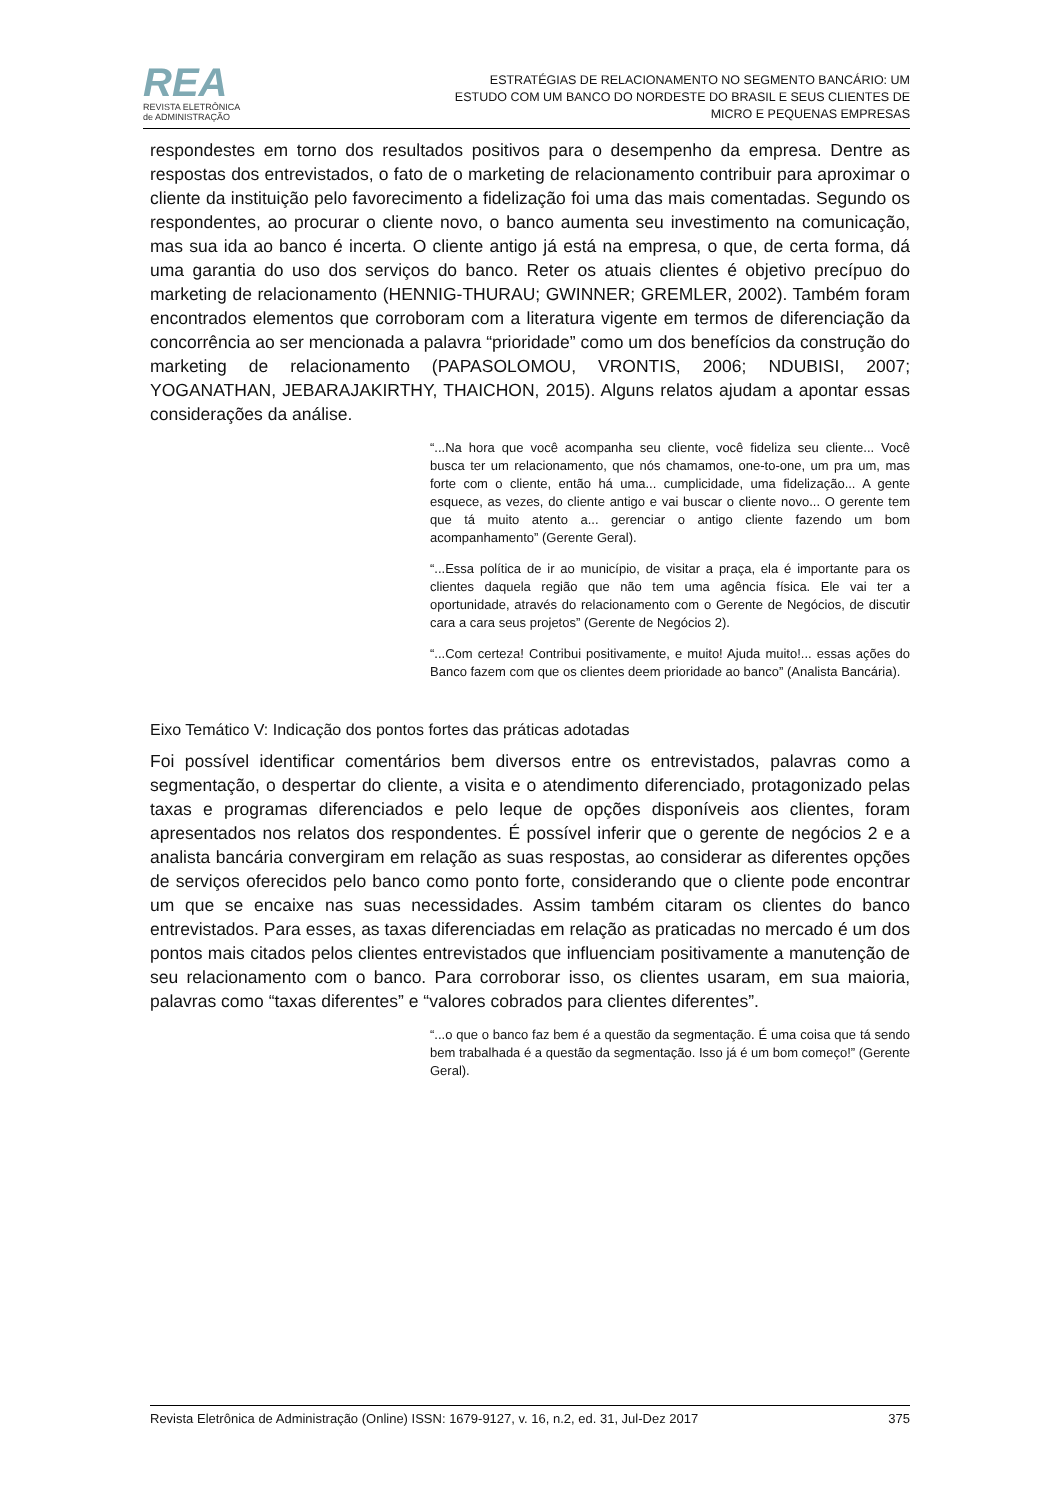REA
REVISTA ELETRÔNICA
de ADMINISTRAÇÃO
ESTRATÉGIAS DE RELACIONAMENTO NO SEGMENTO BANCÁRIO: UM
ESTUDO COM UM BANCO DO NORDESTE DO BRASIL E SEUS CLIENTES DE
MICRO E PEQUENAS EMPRESAS
respondestes em torno dos resultados positivos para o desempenho da empresa. Dentre as respostas dos entrevistados, o fato de o marketing de relacionamento contribuir para aproximar o cliente da instituição pelo favorecimento a fidelização foi uma das mais comentadas. Segundo os respondentes, ao procurar o cliente novo, o banco aumenta seu investimento na comunicação, mas sua ida ao banco é incerta. O cliente antigo já está na empresa, o que, de certa forma, dá uma garantia do uso dos serviços do banco. Reter os atuais clientes é objetivo precípuo do marketing de relacionamento (HENNIG-THURAU; GWINNER; GREMLER, 2002). Também foram encontrados elementos que corroboram com a literatura vigente em termos de diferenciação da concorrência ao ser mencionada a palavra “prioridade” como um dos benefícios da construção do marketing de relacionamento (PAPASOLOMOU, VRONTIS, 2006; NDUBISI, 2007; YOGANATHAN, JEBARAJAKIRTHY, THAICHON, 2015). Alguns relatos ajudam a apontar essas considerações da análise.
“...Na hora que você acompanha seu cliente, você fideliza seu cliente... Você busca ter um relacionamento, que nós chamamos, one-to-one, um pra um, mas forte com o cliente, então há uma... cumplicidade, uma fidelização... A gente esquece, as vezes, do cliente antigo e vai buscar o cliente novo... O gerente tem que tá muito atento a... gerenciar o antigo cliente fazendo um bom acompanhamento” (Gerente Geral).
“...Essa política de ir ao município, de visitar a praça, ela é importante para os clientes daquela região que não tem uma agência física. Ele vai ter a oportunidade, através do relacionamento com o Gerente de Negócios, de discutir cara a cara seus projetos” (Gerente de Negócios 2).
“...Com certeza! Contribui positivamente, e muito! Ajuda muito!... essas ações do Banco fazem com que os clientes deem prioridade ao banco” (Analista Bancária).
Eixo Temático V: Indicação dos pontos fortes das práticas adotadas
Foi possível identificar comentários bem diversos entre os entrevistados, palavras como a segmentação, o despertar do cliente, a visita e o atendimento diferenciado, protagonizado pelas taxas e programas diferenciados e pelo leque de opções disponíveis aos clientes, foram apresentados nos relatos dos respondentes. É possível inferir que o gerente de negócios 2 e a analista bancária convergiram em relação as suas respostas, ao considerar as diferentes opções de serviços oferecidos pelo banco como ponto forte, considerando que o cliente pode encontrar um que se encaixe nas suas necessidades. Assim também citaram os clientes do banco entrevistados. Para esses, as taxas diferenciadas em relação as praticadas no mercado é um dos pontos mais citados pelos clientes entrevistados que influenciam positivamente a manutenção de seu relacionamento com o banco. Para corroborar isso, os clientes usaram, em sua maioria, palavras como “taxas diferentes” e “valores cobrados para clientes diferentes”.
“...o que o banco faz bem é a questão da segmentação. É uma coisa que tá sendo bem trabalhada é a questão da segmentação. Isso já é um bom começo!” (Gerente Geral).
Revista Eletrônica de Administração (Online) ISSN: 1679-9127, v. 16, n.2, ed. 31, Jul-Dez 2017 375